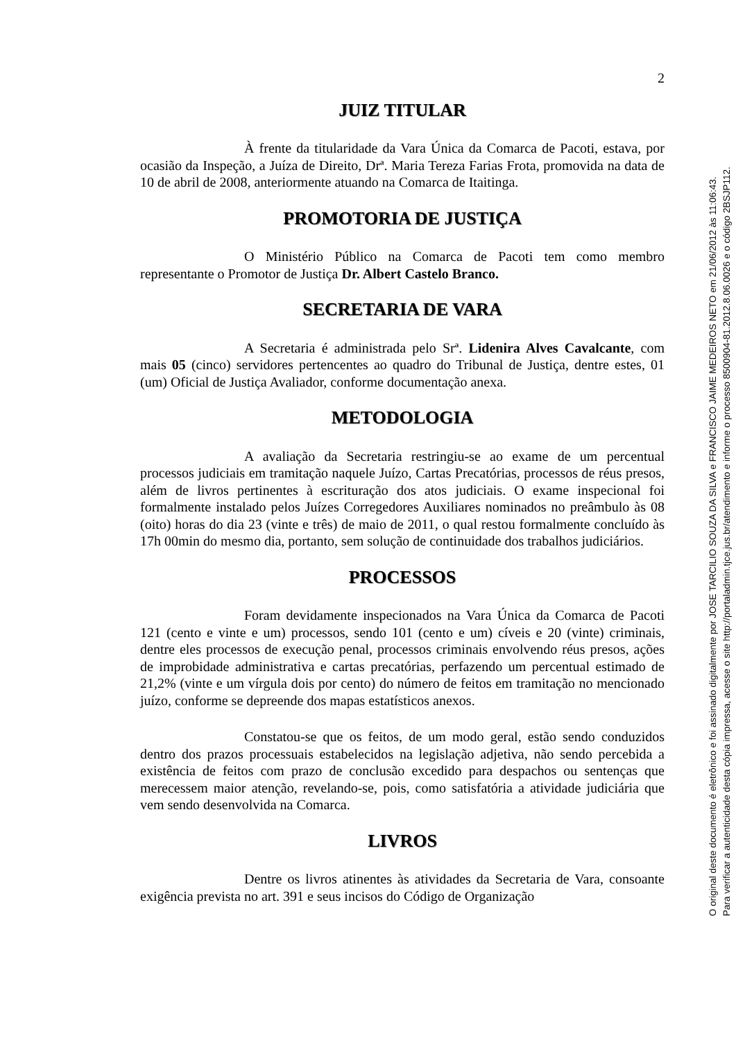2
JUIZ TITULAR
À frente da titularidade da Vara Única da Comarca de Pacoti, estava, por ocasião da Inspeção, a Juíza de Direito, Drª. Maria Tereza Farias Frota, promovida na data de 10 de abril de 2008, anteriormente atuando na Comarca de Itaitinga.
PROMOTORIA DE JUSTIÇA
O Ministério Público na Comarca de Pacoti tem como membro representante o Promotor de Justiça Dr. Albert Castelo Branco.
SECRETARIA DE VARA
A Secretaria é administrada pelo Srª. Lidenira Alves Cavalcante, com mais 05 (cinco) servidores pertencentes ao quadro do Tribunal de Justiça, dentre estes, 01 (um) Oficial de Justiça Avaliador, conforme documentação anexa.
METODOLOGIA
A avaliação da Secretaria restringiu-se ao exame de um percentual processos judiciais em tramitação naquele Juízo, Cartas Precatórias, processos de réus presos, além de livros pertinentes à escrituração dos atos judiciais. O exame inspecional foi formalmente instalado pelos Juízes Corregedores Auxiliares nominados no preâmbulo às 08 (oito) horas do dia 23 (vinte e três) de maio de 2011, o qual restou formalmente concluído às 17h 00min do mesmo dia, portanto, sem solução de continuidade dos trabalhos judiciários.
PROCESSOS
Foram devidamente inspecionados na Vara Única da Comarca de Pacoti 121 (cento e vinte e um) processos, sendo 101 (cento e um) cíveis e 20 (vinte) criminais, dentre eles processos de execução penal, processos criminais envolvendo réus presos, ações de improbidade administrativa e cartas precatórias, perfazendo um percentual estimado de 21,2% (vinte e um vírgula dois por cento) do número de feitos em tramitação no mencionado juízo, conforme se depreende dos mapas estatísticos anexos.
Constatou-se que os feitos, de um modo geral, estão sendo conduzidos dentro dos prazos processuais estabelecidos na legislação adjetiva, não sendo percebida a existência de feitos com prazo de conclusão excedido para despachos ou sentenças que merecessem maior atenção, revelando-se, pois, como satisfatória a atividade judiciária que vem sendo desenvolvida na Comarca.
LIVROS
Dentre os livros atinentes às atividades da Secretaria de Vara, consoante exigência prevista no art. 391 e seus incisos do Código de Organização
O original deste documento é eletrônico e foi assinado digitalmente por JOSE TARCILIO SOUZA DA SILVA e FRANCISCO JAIME MEDEIROS NETO em 21/06/2012 às 11:06:43.
Para verificar a autenticidade desta cópia impressa, acesse o site http://portaladmin.tjce.jus.br/atendimento e informe o processo 8500904-81.2012.8.06.0026 e o código 2BSJP112.